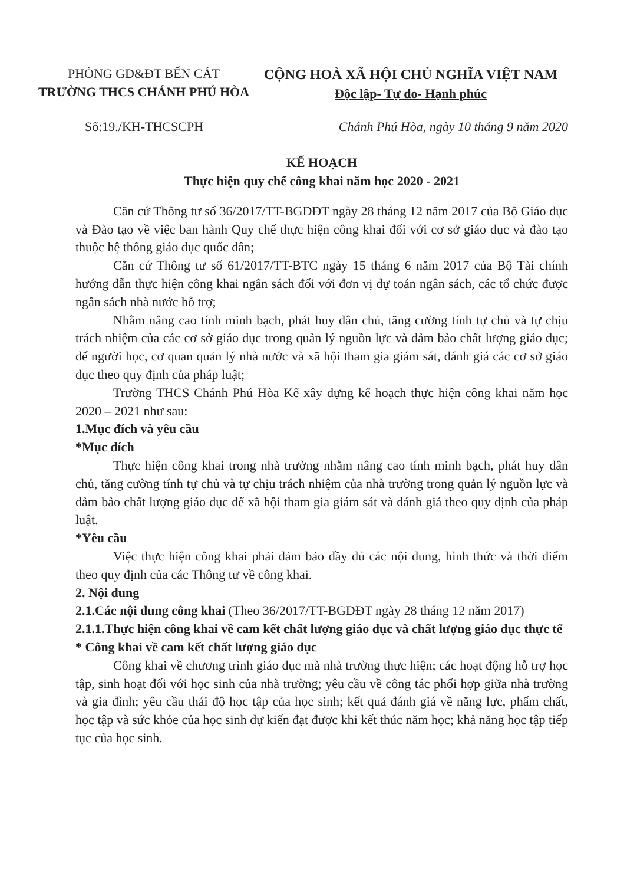PHÒNG GD&ĐT BẾN CÁT
TRƯỜNG THCS CHÁNH PHÚ HÒA
CỘNG HOÀ XÃ HỘI CHỦ NGHĨA VIỆT NAM
Độc lập- Tự do- Hạnh phúc
Số:19./KH-THCSCPH Chánh Phú Hòa, ngày 10 tháng 9 năm 2020
KẾ HOẠCH
Thực hiện quy chế công khai năm học 2020 - 2021
Căn cứ Thông tư số 36/2017/TT-BGDĐT ngày 28 tháng 12 năm 2017 của Bộ Giáo dục và Đào tạo về việc ban hành Quy chế thực hiện công khai đối với cơ sở giáo dục và đào tạo thuộc hệ thống giáo dục quốc dân;
Căn cứ Thông tư số 61/2017/TT-BTC ngày 15 tháng 6 năm 2017 của Bộ Tài chính hướng dẫn thực hiện công khai ngân sách đối với đơn vị dự toán ngân sách, các tổ chức được ngân sách nhà nước hỗ trợ;
Nhằm nâng cao tính minh bạch, phát huy dân chủ, tăng cường tính tự chủ và tự chịu trách nhiệm của các cơ sở giáo dục trong quản lý nguồn lực và đảm bảo chất lượng giáo dục; để người học, cơ quan quản lý nhà nước và xã hội tham gia giám sát, đánh giá các cơ sở giáo dục theo quy định của pháp luật;
Trường THCS Chánh Phú Hòa Kế xây dựng kế hoạch thực hiện công khai năm học 2020 – 2021 như sau:
1.Mục đích và yêu cầu
*Mục đích
Thực hiện công khai trong nhà trường nhằm nâng cao tính minh bạch, phát huy dân chủ, tăng cường tính tự chủ và tự chịu trách nhiệm của nhà trường trong quản lý nguồn lực và đảm bảo chất lượng giáo dục để xã hội tham gia giám sát và đánh giá theo quy định của pháp luật.
*Yêu cầu
Việc thực hiện công khai phải đảm bảo đầy đủ các nội dung, hình thức và thời điểm theo quy định của các Thông tư về công khai.
2. Nội dung
2.1.Các nội dung công khai (Theo 36/2017/TT-BGDĐT ngày 28 tháng 12 năm 2017)
2.1.1.Thực hiện công khai về cam kết chất lượng giáo dục và chất lượng giáo dục thực tế
* Công khai về cam kết chất lượng giáo dục
Công khai về chương trình giáo dục mà nhà trường thực hiện; các hoạt động hỗ trợ học tập, sinh hoạt đối với học sinh của nhà trường; yêu cầu về công tác phối hợp giữa nhà trường và gia đình; yêu cầu thái độ học tập của học sinh; kết quả đánh giá về năng lực, phẩm chất, học tập và sức khỏe của học sinh dự kiến đạt được khi kết thúc năm học; khả năng học tập tiếp tục của học sinh.